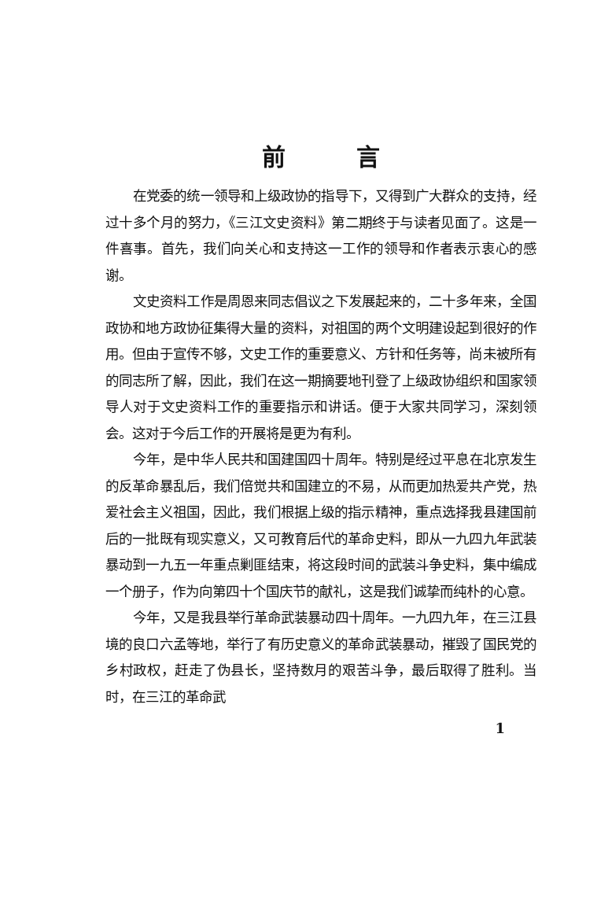前言
在党委的统一领导和上级政协的指导下，又得到广大群众的支持，经过十多个月的努力，《三江文史资料》第二期终于与读者见面了。这是一件喜事。首先，我们向关心和支持这一工作的领导和作者表示衷心的感谢。
文史资料工作是周恩来同志倡议之下发展起来的，二十多年来，全国政协和地方政协征集得大量的资料，对祖国的两个文明建设起到很好的作用。但由于宣传不够，文史工作的重要意义、方针和任务等，尚未被所有的同志所了解，因此，我们在这一期摘要地刊登了上级政协组织和国家领导人对于文史资料工作的重要指示和讲话。便于大家共同学习，深刻领会。这对于今后工作的开展将是更为有利。
今年，是中华人民共和国建国四十周年。特别是经过平息在北京发生的反革命暴乱后，我们倍觉共和国建立的不易，从而更加热爱共产党，热爱社会主义祖国，因此，我们根据上级的指示精神，重点选择我县建国前后的一批既有现实意义，又可教育后代的革命史料，即从一九四九年武装暴动到一九五一年重点剿匪结束，将这段时间的武装斗争史料，集中编成一个册子，作为向第四十个国庆节的献礼，这是我们诚挚而纯朴的心意。
今年，又是我县举行革命武装暴动四十周年。一九四九年，在三江县境的良口六孟等地，举行了有历史意义的革命武装暴动，摧毁了国民党的乡村政权，赶走了伪县长，坚持数月的艰苦斗争，最后取得了胜利。当时，在三江的革命武
1